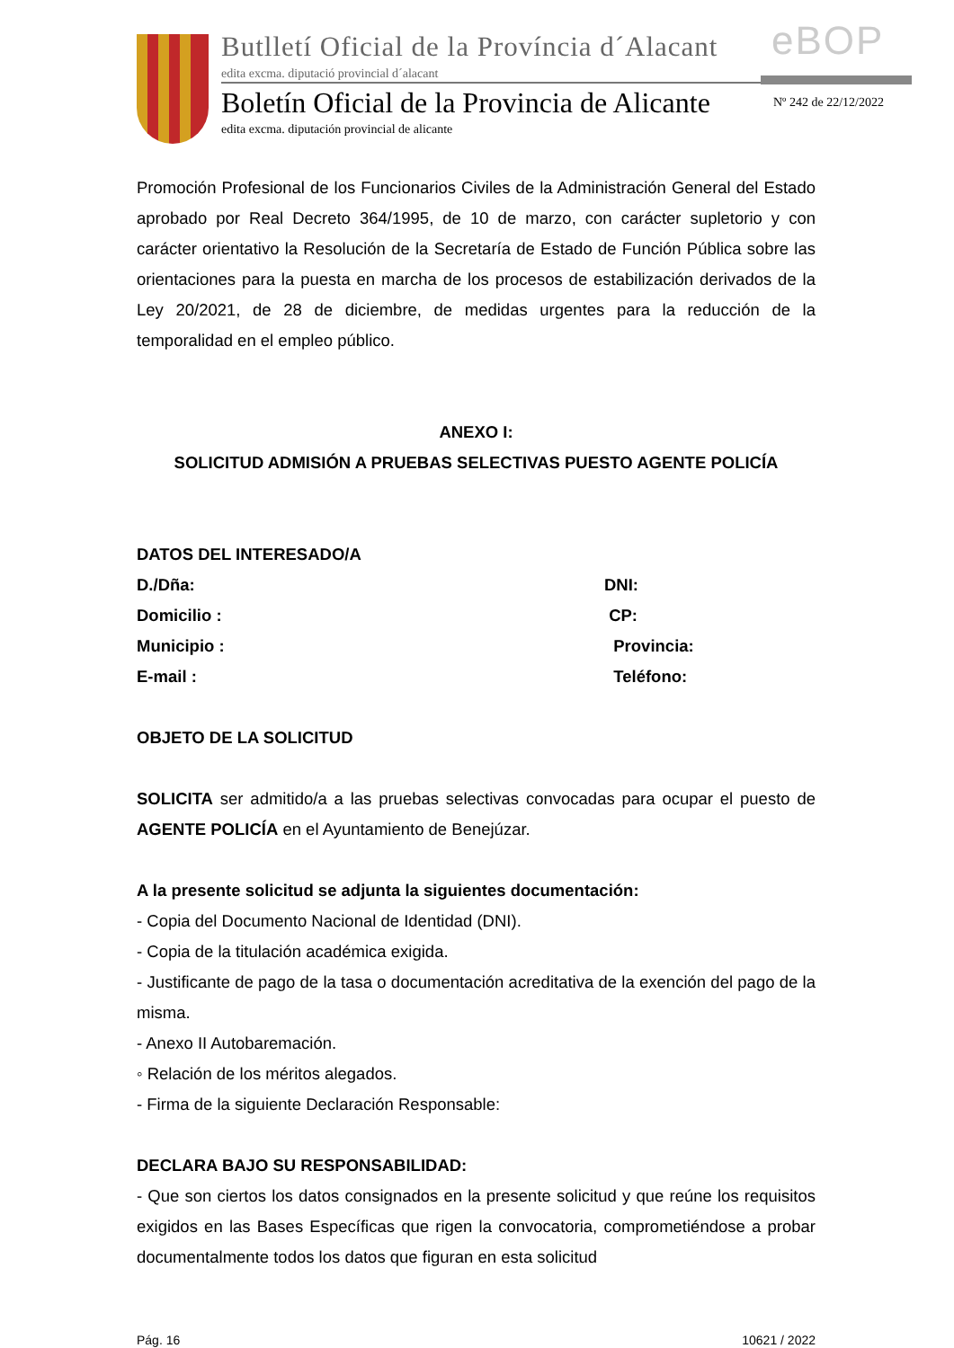Butlletí Oficial de la Província d´Alacant
edita excma. diputació provincial d´alacant
eBOP
Boletín Oficial de la Provincia de Alicante
edita excma. diputación provincial de alicante
Nº 242 de 22/12/2022
Promoción Profesional de los Funcionarios Civiles de la Administración General del Estado aprobado por Real Decreto 364/1995, de 10 de marzo, con carácter supletorio y con carácter orientativo la Resolución de la Secretaría de Estado de Función Pública sobre las orientaciones para la puesta en marcha de los procesos de estabilización derivados de la Ley 20/2021, de 28 de diciembre, de medidas urgentes para la reducción de la temporalidad en el empleo público.
ANEXO I:
SOLICITUD ADMISIÓN A PRUEBAS SELECTIVAS PUESTO AGENTE POLICÍA
DATOS DEL INTERESADO/A
D./Dña: DNI:
Domicilio : CP:
Municipio : Provincia:
E-mail : Teléfono:
OBJETO DE LA SOLICITUD
SOLICITA ser admitido/a a las pruebas selectivas convocadas para ocupar el puesto de AGENTE POLICÍA en el Ayuntamiento de Benejúzar.
A la presente solicitud se adjunta la siguientes documentación:
- Copia del Documento Nacional de Identidad (DNI).
- Copia de la titulación académica exigida.
- Justificante de pago de la tasa o documentación acreditativa de la exención del pago de la misma.
- Anexo II Autobaremación.
◦ Relación de los méritos alegados.
- Firma de la siguiente Declaración Responsable:
DECLARA BAJO SU RESPONSABILIDAD:
- Que son ciertos los datos consignados en la presente solicitud y que reúne los requisitos exigidos en las Bases Específicas que rigen la convocatoria, comprometiéndose a probar documentalmente todos los datos que figuran en esta solicitud
Pág. 16 10621 / 2022